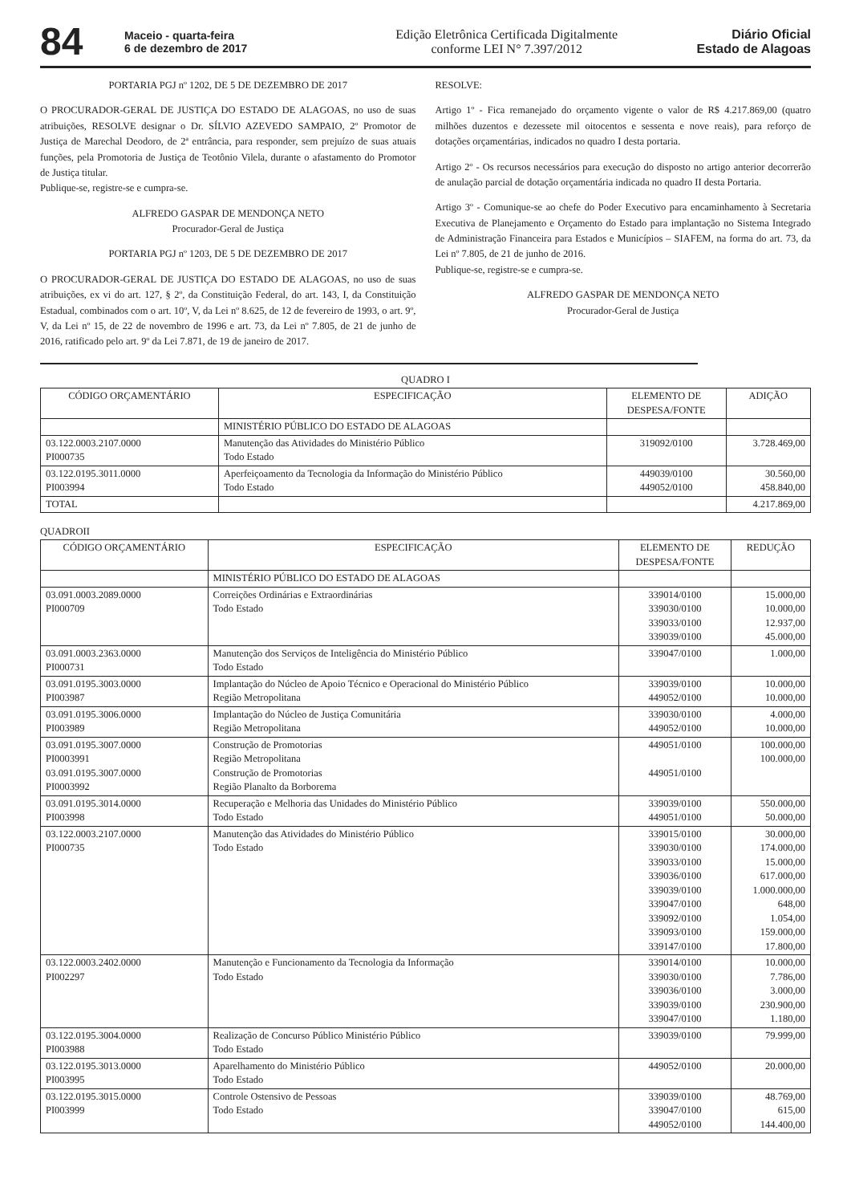84
Maceio - quarta-feira
6 de dezembro de 2017
Edição Eletrônica Certificada Digitalmente
conforme LEI N° 7.397/2012
Diário Oficial
Estado de Alagoas
PORTARIA PGJ nº 1202, DE 5 DE DEZEMBRO DE 2017
O PROCURADOR-GERAL DE JUSTIÇA DO ESTADO DE ALAGOAS, no uso de suas atribuições, RESOLVE designar o Dr. SÍLVIO AZEVEDO SAMPAIO, 2º Promotor de Justiça de Marechal Deodoro, de 2ª entrância, para responder, sem prejuízo de suas atuais funções, pela Promotoria de Justiça de Teotônio Vilela, durante o afastamento do Promotor de Justiça titular.
Publique-se, registre-se e cumpra-se.
ALFREDO GASPAR DE MENDONÇA NETO
Procurador-Geral de Justiça
PORTARIA PGJ nº 1203, DE 5 DE DEZEMBRO DE 2017
O PROCURADOR-GERAL DE JUSTIÇA DO ESTADO DE ALAGOAS, no uso de suas atribuições, ex vi do art. 127, § 2º, da Constituição Federal, do art. 143, I, da Constituição Estadual, combinados com o art. 10º, V, da Lei nº 8.625, de 12 de fevereiro de 1993, o art. 9º, V, da Lei nº 15, de 22 de novembro de 1996 e art. 73, da Lei nº 7.805, de 21 de junho de 2016, ratificado pelo art. 9º da Lei 7.871, de 19 de janeiro de 2017.
RESOLVE:
Artigo 1º - Fica remanejado do orçamento vigente o valor de R$ 4.217.869,00 (quatro milhões duzentos e dezessete mil oitocentos e sessenta e nove reais), para reforço de dotações orçamentárias, indicados no quadro I desta portaria.
Artigo 2º - Os recursos necessários para execução do disposto no artigo anterior decorrerão de anulação parcial de dotação orçamentária indicada no quadro II desta Portaria.
Artigo 3º - Comunique-se ao chefe do Poder Executivo para encaminhamento à Secretaria Executiva de Planejamento e Orçamento do Estado para implantação no Sistema Integrado de Administração Financeira para Estados e Municípios – SIAFEM, na forma do art. 73, da Lei nº 7.805, de 21 de junho de 2016.
Publique-se, registre-se e cumpra-se.
ALFREDO GASPAR DE MENDONÇA NETO
Procurador-Geral de Justiça
QUADRO I
| CÓDIGO ORÇAMENTÁRIO | ESPECIFICAÇÃO | ELEMENTO DE DESPESA/FONTE | ADIÇÃO |
| --- | --- | --- | --- |
| | MINISTÉRIO PÚBLICO DO ESTADO DE ALAGOAS | | |
| 03.122.0003.2107.0000 PI000735 | Manutenção das Atividades do Ministério Público Todo Estado | 319092/0100 | 3.728.469,00 |
| 03.122.0195.3011.0000 PI003994 | Aperfeiçoamento da Tecnologia da Informação do Ministério Público Todo Estado | 449039/0100 449052/0100 | 30.560,00 458.840,00 |
| TOTAL | | | 4.217.869,00 |
QUADROII
| CÓDIGO ORÇAMENTÁRIO | ESPECIFICAÇÃO | ELEMENTO DE DESPESA/FONTE | REDUÇÃO |
| --- | --- | --- | --- |
| | MINISTÉRIO PÚBLICO DO ESTADO DE ALAGOAS | | |
| 03.091.0003.2089.0000 PI000709 | Correições Ordinárias e Extraordinárias Todo Estado | 339014/0100 339030/0100 339033/0100 339039/0100 | 15.000,00 10.000,00 12.937,00 45.000,00 |
| 03.091.0003.2363.0000 PI000731 | Manutenção dos Serviços de Inteligência do Ministério Público Todo Estado | 339047/0100 | 1.000,00 |
| 03.091.0195.3003.0000 PI003987 | Implantação do Núcleo de Apoio Técnico e Operacional do Ministério Público Região Metropolitana | 339039/0100 449052/0100 | 10.000,00 10.000,00 |
| 03.091.0195.3006.0000 PI003989 | Implantação do Núcleo de Justiça Comunitária Região Metropolitana | 339030/0100 449052/0100 | 4.000,00 10.000,00 |
| 03.091.0195.3007.0000 PI0003991 03.091.0195.3007.0000 PI0003992 | Construção de Promotorias Região Metropolitana Construção de Promotorias Região Planalto da Borborema | 449051/0100 449051/0100 | 100.000,00 100.000,00 |
| 03.091.0195.3014.0000 PI003998 | Recuperação e Melhoria das Unidades do Ministério Público Todo Estado | 339039/0100 449051/0100 | 550.000,00 50.000,00 |
| 03.122.0003.2107.0000 PI000735 | Manutenção das Atividades do Ministério Público Todo Estado | 339015/0100 339030/0100 339033/0100 339036/0100 339039/0100 339047/0100 339092/0100 339093/0100 339147/0100 | 30.000,00 174.000,00 15.000,00 617.000,00 1.000.000,00 648,00 1.054,00 159.000,00 17.800,00 |
| 03.122.0003.2402.0000 PI002297 | Manutenção e Funcionamento da Tecnologia da Informação Todo Estado | 339014/0100 339030/0100 339036/0100 339039/0100 339047/0100 | 10.000,00 7.786,00 3.000,00 230.900,00 1.180,00 |
| 03.122.0195.3004.0000 PI003988 | Realização de Concurso Público Ministério Público Todo Estado | 339039/0100 | 79.999,00 |
| 03.122.0195.3013.0000 PI003995 | Aparelhamento do Ministério Público Todo Estado | 449052/0100 | 20.000,00 |
| 03.122.0195.3015.0000 PI003999 | Controle Ostensivo de Pessoas Todo Estado | 339039/0100 339047/0100 449052/0100 | 48.769,00 615,00 144.400,00 |